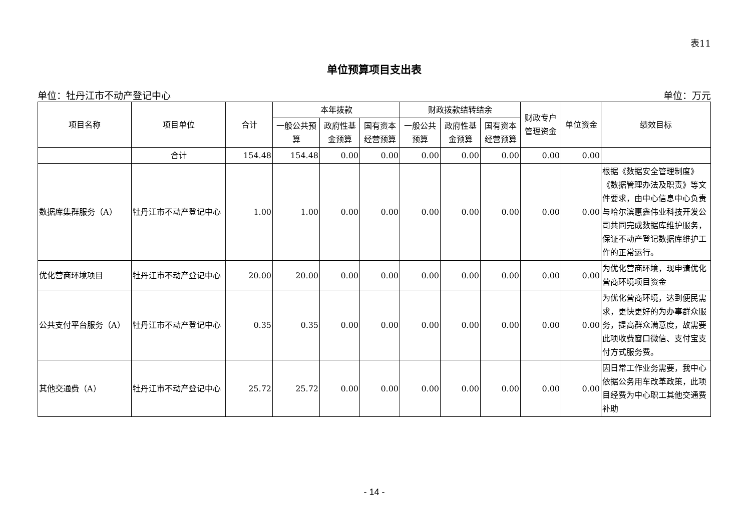表11
单位预算项目支出表
单位：牡丹江市不动产登记中心 单位：万元
| 项目名称 | 项目单位 | 合计 | 本年拨款 | | | 财政拨款结转结余 | | | 财政专户管理资金 | 单位资金 | 绩效目标 |
| --- | --- | --- | --- | --- | --- | --- | --- | --- | --- | --- | --- |
| | | | 一般公共预算 | 政府性基金预算 | 国有资本经营预算 | 一般公共预算 | 政府性基金预算 | 国有资本经营预算 | | | |
| | 合计 | 154.48 | 154.48 | 0.00 | 0.00 | 0.00 | 0.00 | 0.00 | 0.00 | 0.00 | |
| 数据库集群服务（A） | 牡丹江市不动产登记中心 | 1.00 | 1.00 | 0.00 | 0.00 | 0.00 | 0.00 | 0.00 | 0.00 | 0.00 | 根据《数据安全管理制度》《数据管理办法及职责》等文件要求，由中心信息中心负责与哈尔滨惠鑫伟业科技开发公司共同完成数据库维护服务，保证不动产登记数据库维护工作的正常运行。 |
| 优化营商环境项目 | 牡丹江市不动产登记中心 | 20.00 | 20.00 | 0.00 | 0.00 | 0.00 | 0.00 | 0.00 | 0.00 | 0.00 | 为优化营商环境，现申请优化营商环境项目资金 |
| 公共支付平台服务（A） | 牡丹江市不动产登记中心 | 0.35 | 0.35 | 0.00 | 0.00 | 0.00 | 0.00 | 0.00 | 0.00 | 0.00 | 为优化营商环境，达到便民需求，更快更好的为办事群众服务，提高群众满意度，故需要此项收费窗口微信、支付宝支付方式服务费。 |
| 其他交通费（A） | 牡丹江市不动产登记中心 | 25.72 | 25.72 | 0.00 | 0.00 | 0.00 | 0.00 | 0.00 | 0.00 | 0.00 | 因日常工作业务需要，我中心依据公务用车改革政策，此项目经费为中心职工其他交通费补助 |
- 14 -